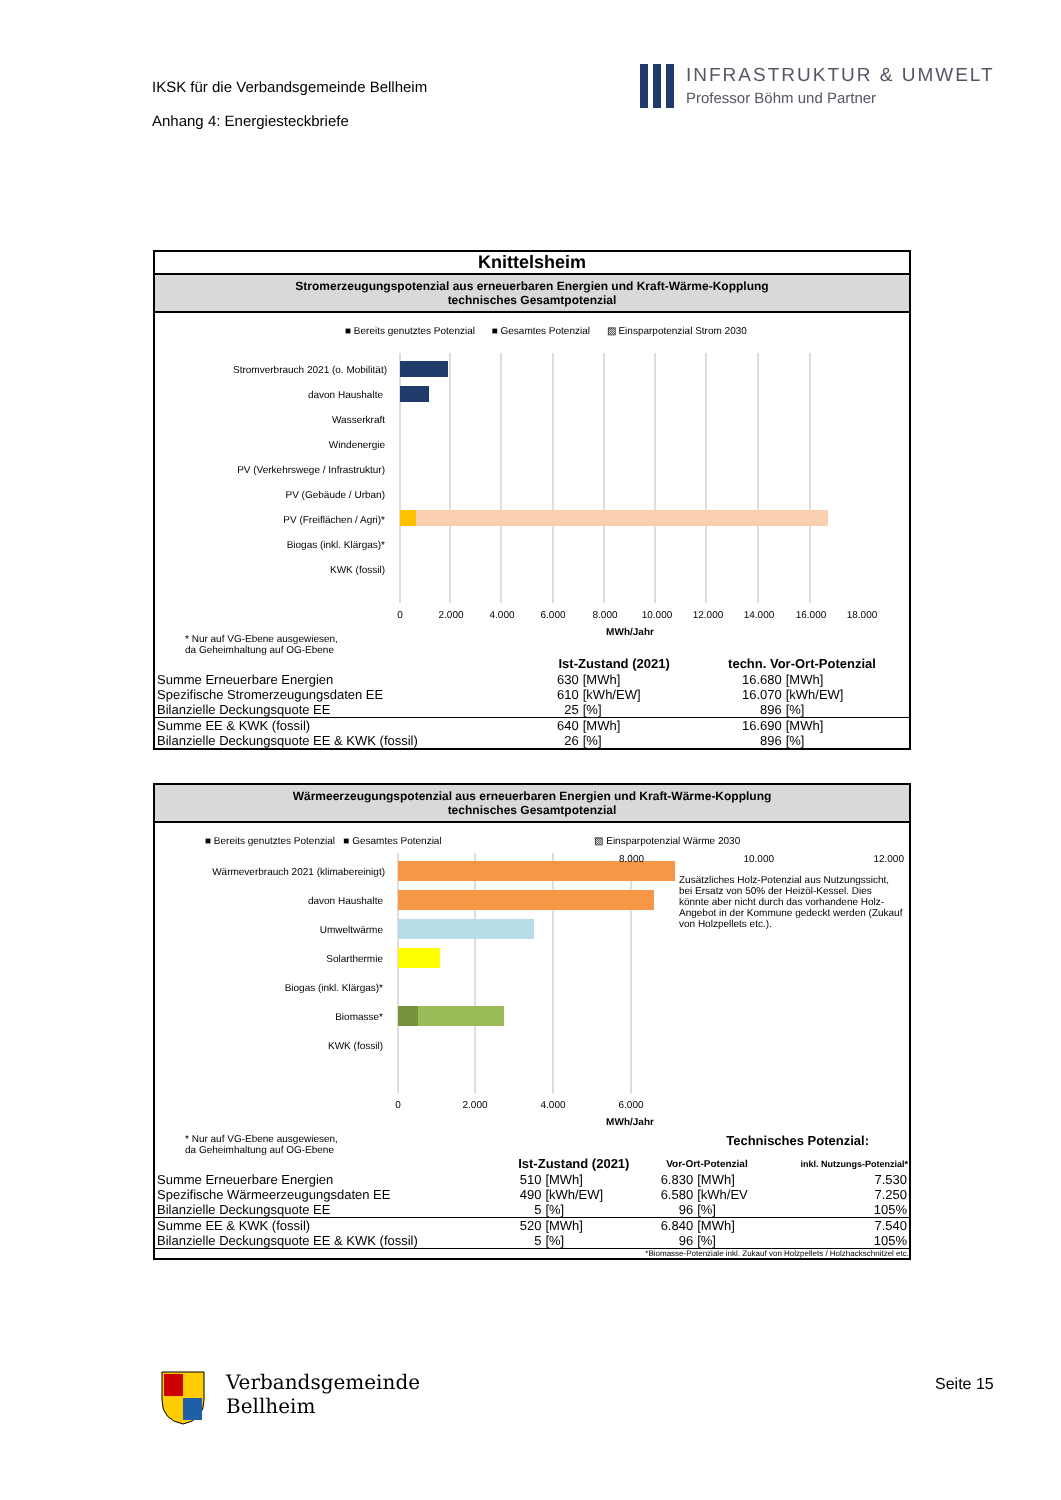IKSK für die Verbandsgemeinde Bellheim
Anhang 4: Energiesteckbriefe
INFRASTRUKTUR & UMWELT
Professor Böhm und Partner
Knittelsheim
Stromerzeugungspotenzial aus erneuerbaren Energien und Kraft-Wärme-Kopplung
technisches Gesamtpotenzial
■ Bereits genutztes Potenzial ■ Gesamtes Potenzial ▨ Einsparpotenzial Strom 2030
Stromverbrauch 2021 (o. Mobilität)
davon Haushalte
Wasserkraft
Windenergie
PV (Verkehrswege / Infrastruktur)
PV (Gebäude / Urban)
PV (Freiflächen / Agri)*
Biogas (inkl. Klärgas)*
KWK (fossil)
0
2.000
4.000
6.000
8.000
10.000
12.000
14.000
16.000
18.000
MWh/Jahr
* Nur auf VG-Ebene ausgewiesen,
da Geheimhaltung auf OG-Ebene
| | Ist-Zustand (2021) | | techn. Vor-Ort-Potenzial | |
| --- | --- | --- | --- | --- |
| Summe Erneuerbare Energien | 630 | [MWh] | 16.680 | [MWh] |
| Spezifische Stromerzeugungsdaten EE | 610 | [kWh/EW] | 16.070 | [kWh/EW] |
| Bilanzielle Deckungsquote EE | 25 | [%] | 896 | [%] |
| Summe EE & KWK (fossil) | 640 | [MWh] | 16.690 | [MWh] |
| Bilanzielle Deckungsquote EE & KWK (fossil) | 26 | [%] | 896 | [%] |
Wärmeerzeugungspotenzial aus erneuerbaren Energien und Kraft-Wärme-Kopplung
technisches Gesamtpotenzial
■ Bereits genutztes Potenzial ■ Gesamtes Potenzial ▨ Einsparpotenzial Wärme 2030
Wärmeverbrauch 2021 (klimabereinigt)
davon Haushalte
Umweltwärme
Solarthermie
Biogas (inkl. Klärgas)*
Biomasse*
KWK (fossil)
0
2.000
4.000
6.000
MWh/Jahr
8.000 10.000 12.000
Zusätzliches Holz-Potenzial aus Nutzungssicht, bei Ersatz von 50% der Heizöl-Kessel. Dies könnte aber nicht durch das vorhandene Holz-Angebot in der Kommune gedeckt werden (Zukauf von Holzpellets etc.).
* Nur auf VG-Ebene ausgewiesen,
da Geheimhaltung auf OG-Ebene Technisches Potenzial:
| | Ist-Zustand (2021) | | Vor-Ort-Potenzial | | inkl. Nutzungs-Potenzial* |
| --- | --- | --- | --- | --- | --- |
| Summe Erneuerbare Energien | 510 | [MWh] | 6.830 | [MWh] | 7.530 |
| Spezifische Wärmeerzeugungsdaten EE | 490 | [kWh/EW] | 6.580 | [kWh/EV | 7.250 |
| Bilanzielle Deckungsquote EE | 5 | [%] | 96 | [%] | 105% |
| Summe EE & KWK (fossil) | 520 | [MWh] | 6.840 | [MWh] | 7.540 |
| Bilanzielle Deckungsquote EE & KWK (fossil) | 5 | [%] | 96 | [%] | 105% |
*Biomasse-Potenziale inkl. Zukauf von Holzpellets / Holzhackschnitzel etc.
Verbandsgemeinde
Bellheim
Seite 15